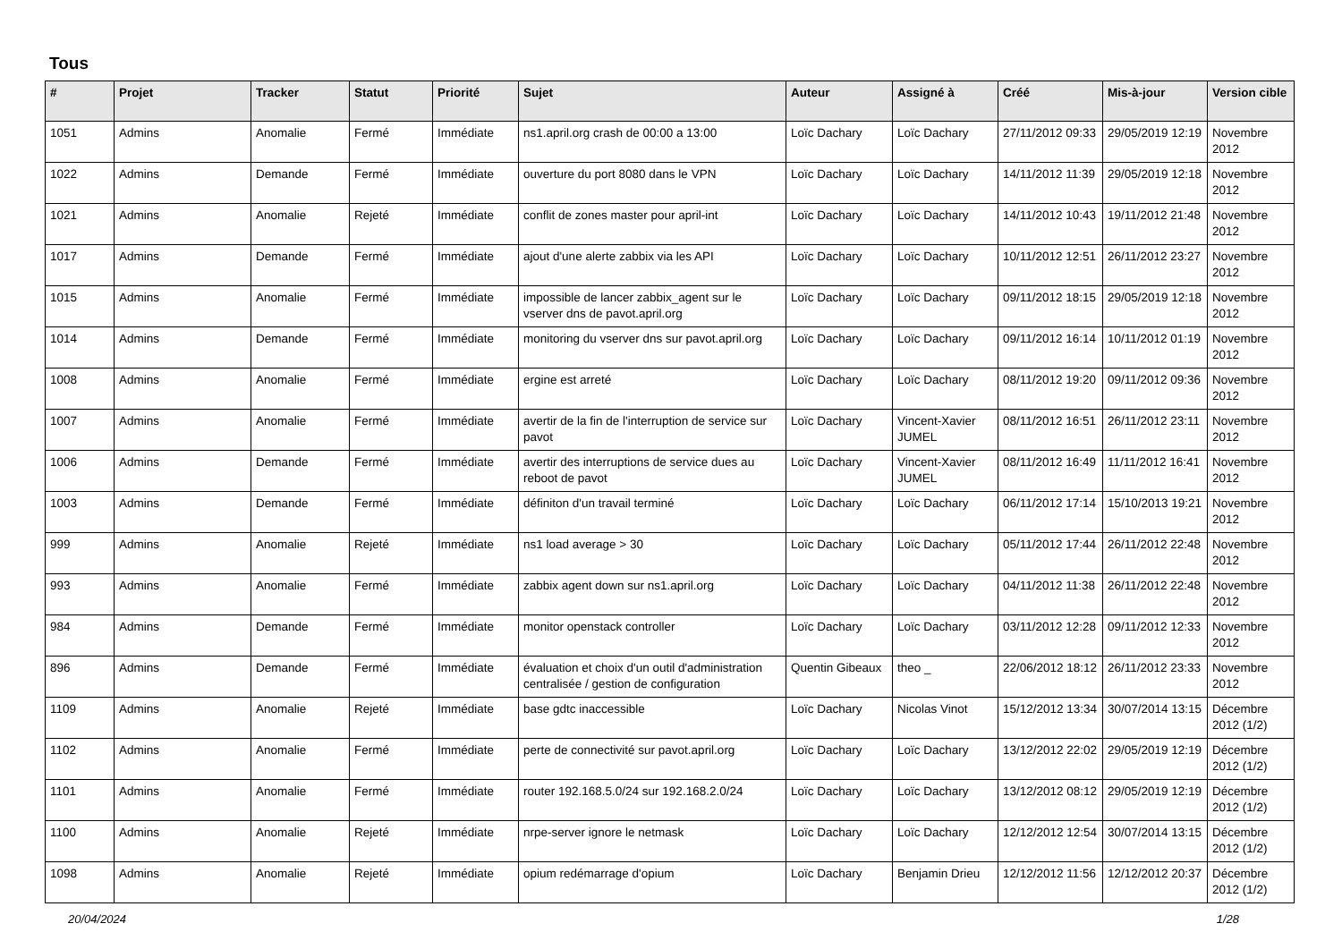Tous
| # | Projet | Tracker | Statut | Priorité | Sujet | Auteur | Assigné à | Créé | Mis-à-jour | Version cible |
| --- | --- | --- | --- | --- | --- | --- | --- | --- | --- | --- |
| 1051 | Admins | Anomalie | Fermé | Immédiate | ns1.april.org crash de 00:00 a 13:00 | Loïc Dachary | Loïc Dachary | 27/11/2012 09:33 | 29/05/2019 12:19 | Novembre 2012 |
| 1022 | Admins | Demande | Fermé | Immédiate | ouverture du port 8080 dans le VPN | Loïc Dachary | Loïc Dachary | 14/11/2012 11:39 | 29/05/2019 12:18 | Novembre 2012 |
| 1021 | Admins | Anomalie | Rejeté | Immédiate | conflit de zones master pour april-int | Loïc Dachary | Loïc Dachary | 14/11/2012 10:43 | 19/11/2012 21:48 | Novembre 2012 |
| 1017 | Admins | Demande | Fermé | Immédiate | ajout d'une alerte zabbix via les API | Loïc Dachary | Loïc Dachary | 10/11/2012 12:51 | 26/11/2012 23:27 | Novembre 2012 |
| 1015 | Admins | Anomalie | Fermé | Immédiate | impossible de lancer zabbix_agent sur le vserver dns de pavot.april.org | Loïc Dachary | Loïc Dachary | 09/11/2012 18:15 | 29/05/2019 12:18 | Novembre 2012 |
| 1014 | Admins | Demande | Fermé | Immédiate | monitoring du vserver dns sur pavot.april.org | Loïc Dachary | Loïc Dachary | 09/11/2012 16:14 | 10/11/2012 01:19 | Novembre 2012 |
| 1008 | Admins | Anomalie | Fermé | Immédiate | ergine est arreté | Loïc Dachary | Loïc Dachary | 08/11/2012 19:20 | 09/11/2012 09:36 | Novembre 2012 |
| 1007 | Admins | Anomalie | Fermé | Immédiate | avertir de la fin de l'interruption de service sur pavot | Loïc Dachary | Vincent-Xavier JUMEL | 08/11/2012 16:51 | 26/11/2012 23:11 | Novembre 2012 |
| 1006 | Admins | Demande | Fermé | Immédiate | avertir des interruptions de service dues au reboot de pavot | Loïc Dachary | Vincent-Xavier JUMEL | 08/11/2012 16:49 | 11/11/2012 16:41 | Novembre 2012 |
| 1003 | Admins | Demande | Fermé | Immédiate | définiton d'un travail terminé | Loïc Dachary | Loïc Dachary | 06/11/2012 17:14 | 15/10/2013 19:21 | Novembre 2012 |
| 999 | Admins | Anomalie | Rejeté | Immédiate | ns1 load average > 30 | Loïc Dachary | Loïc Dachary | 05/11/2012 17:44 | 26/11/2012 22:48 | Novembre 2012 |
| 993 | Admins | Anomalie | Fermé | Immédiate | zabbix agent down sur ns1.april.org | Loïc Dachary | Loïc Dachary | 04/11/2012 11:38 | 26/11/2012 22:48 | Novembre 2012 |
| 984 | Admins | Demande | Fermé | Immédiate | monitor openstack controller | Loïc Dachary | Loïc Dachary | 03/11/2012 12:28 | 09/11/2012 12:33 | Novembre 2012 |
| 896 | Admins | Demande | Fermé | Immédiate | évaluation et choix d'un outil d'administration centralisée / gestion de configuration | Quentin Gibeaux | theo _ | 22/06/2012 18:12 | 26/11/2012 23:33 | Novembre 2012 |
| 1109 | Admins | Anomalie | Rejeté | Immédiate | base gdtc inaccessible | Loïc Dachary | Nicolas Vinot | 15/12/2012 13:34 | 30/07/2014 13:15 | Décembre 2012 (1/2) |
| 1102 | Admins | Anomalie | Fermé | Immédiate | perte de connectivité sur pavot.april.org | Loïc Dachary | Loïc Dachary | 13/12/2012 22:02 | 29/05/2019 12:19 | Décembre 2012 (1/2) |
| 1101 | Admins | Anomalie | Fermé | Immédiate | router 192.168.5.0/24 sur 192.168.2.0/24 | Loïc Dachary | Loïc Dachary | 13/12/2012 08:12 | 29/05/2019 12:19 | Décembre 2012 (1/2) |
| 1100 | Admins | Anomalie | Rejeté | Immédiate | nrpe-server ignore le netmask | Loïc Dachary | Loïc Dachary | 12/12/2012 12:54 | 30/07/2014 13:15 | Décembre 2012 (1/2) |
| 1098 | Admins | Anomalie | Rejeté | Immédiate | opium redémarrage d'opium | Loïc Dachary | Benjamin Drieu | 12/12/2012 11:56 | 12/12/2012 20:37 | Décembre 2012 (1/2) |
20/04/2024 1/28